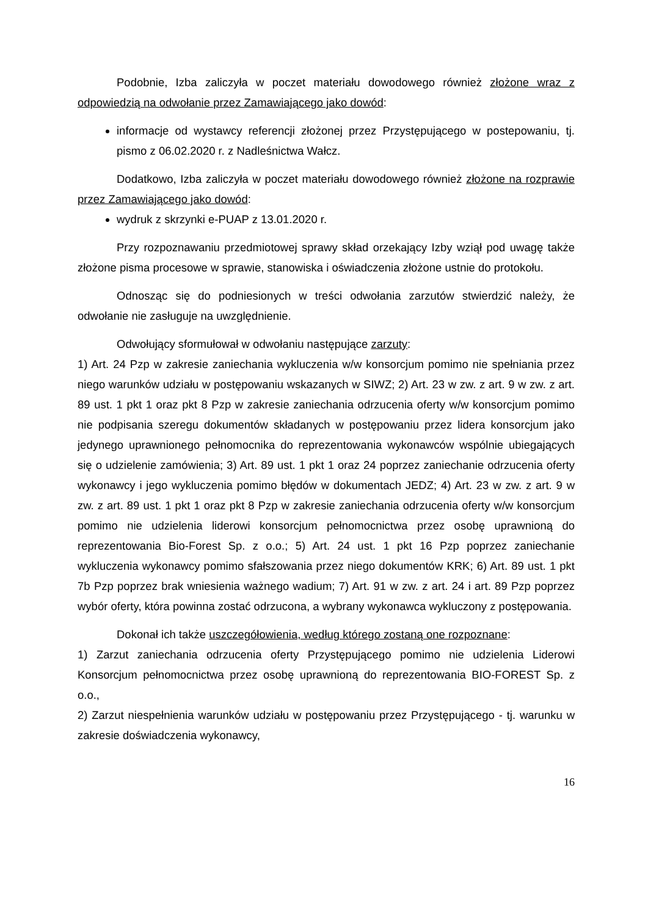Podobnie, Izba zaliczyła w poczet materiału dowodowego również złożone wraz z odpowiedzią na odwołanie przez Zamawiającego jako dowód:
informacje od wystawcy referencji złożonej przez Przystępującego w postepowaniu, tj. pismo z 06.02.2020 r. z Nadleśnictwa Wałcz.
Dodatkowo, Izba zaliczyła w poczet materiału dowodowego również złożone na rozprawie przez Zamawiającego jako dowód:
wydruk z skrzynki e-PUAP z 13.01.2020 r.
Przy rozpoznawaniu przedmiotowej sprawy skład orzekający Izby wziął pod uwagę także złożone pisma procesowe w sprawie, stanowiska i oświadczenia złożone ustnie do protokołu.
Odnosząc się do podniesionych w treści odwołania zarzutów stwierdzić należy, że odwołanie nie zasługuje na uwzględnienie.
Odwołujący sformułował w odwołaniu następujące zarzuty:
1) Art. 24 Pzp w zakresie zaniechania wykluczenia w/w konsorcjum pomimo nie spełniania przez niego warunków udziału w postępowaniu wskazanych w SIWZ; 2) Art. 23 w zw. z art. 9 w zw. z art. 89 ust. 1 pkt 1 oraz pkt 8 Pzp w zakresie zaniechania odrzucenia oferty w/w konsorcjum pomimo nie podpisania szeregu dokumentów składanych w postępowaniu przez lidera konsorcjum jako jedynego uprawnionego pełnomocnika do reprezentowania wykonawców wspólnie ubiegających się o udzielenie zamówienia; 3) Art. 89 ust. 1 pkt 1 oraz 24 poprzez zaniechanie odrzucenia oferty wykonawcy i jego wykluczenia pomimo błędów w dokumentach JEDZ; 4) Art. 23 w zw. z art. 9 w zw. z art. 89 ust. 1 pkt 1 oraz pkt 8 Pzp w zakresie zaniechania odrzucenia oferty w/w konsorcjum pomimo nie udzielenia liderowi konsorcjum pełnomocnictwa przez osobę uprawnioną do reprezentowania Bio-Forest Sp. z o.o.; 5) Art. 24 ust. 1 pkt 16 Pzp poprzez zaniechanie wykluczenia wykonawcy pomimo sfałszowania przez niego dokumentów KRK; 6) Art. 89 ust. 1 pkt 7b Pzp poprzez brak wniesienia ważnego wadium; 7) Art. 91 w zw. z art. 24 i art. 89 Pzp poprzez wybór oferty, która powinna zostać odrzucona, a wybrany wykonawca wykluczony z postępowania.
Dokonał ich także uszczegółowienia, według którego zostaną one rozpoznane:
1) Zarzut zaniechania odrzucenia oferty Przystępującego pomimo nie udzielenia Liderowi Konsorcjum pełnomocnictwa przez osobę uprawnioną do reprezentowania BIO-FOREST Sp. z o.o.,
2) Zarzut niespełnienia warunków udziału w postępowaniu przez Przystępującego - tj. warunku w zakresie doświadczenia wykonawcy,
16